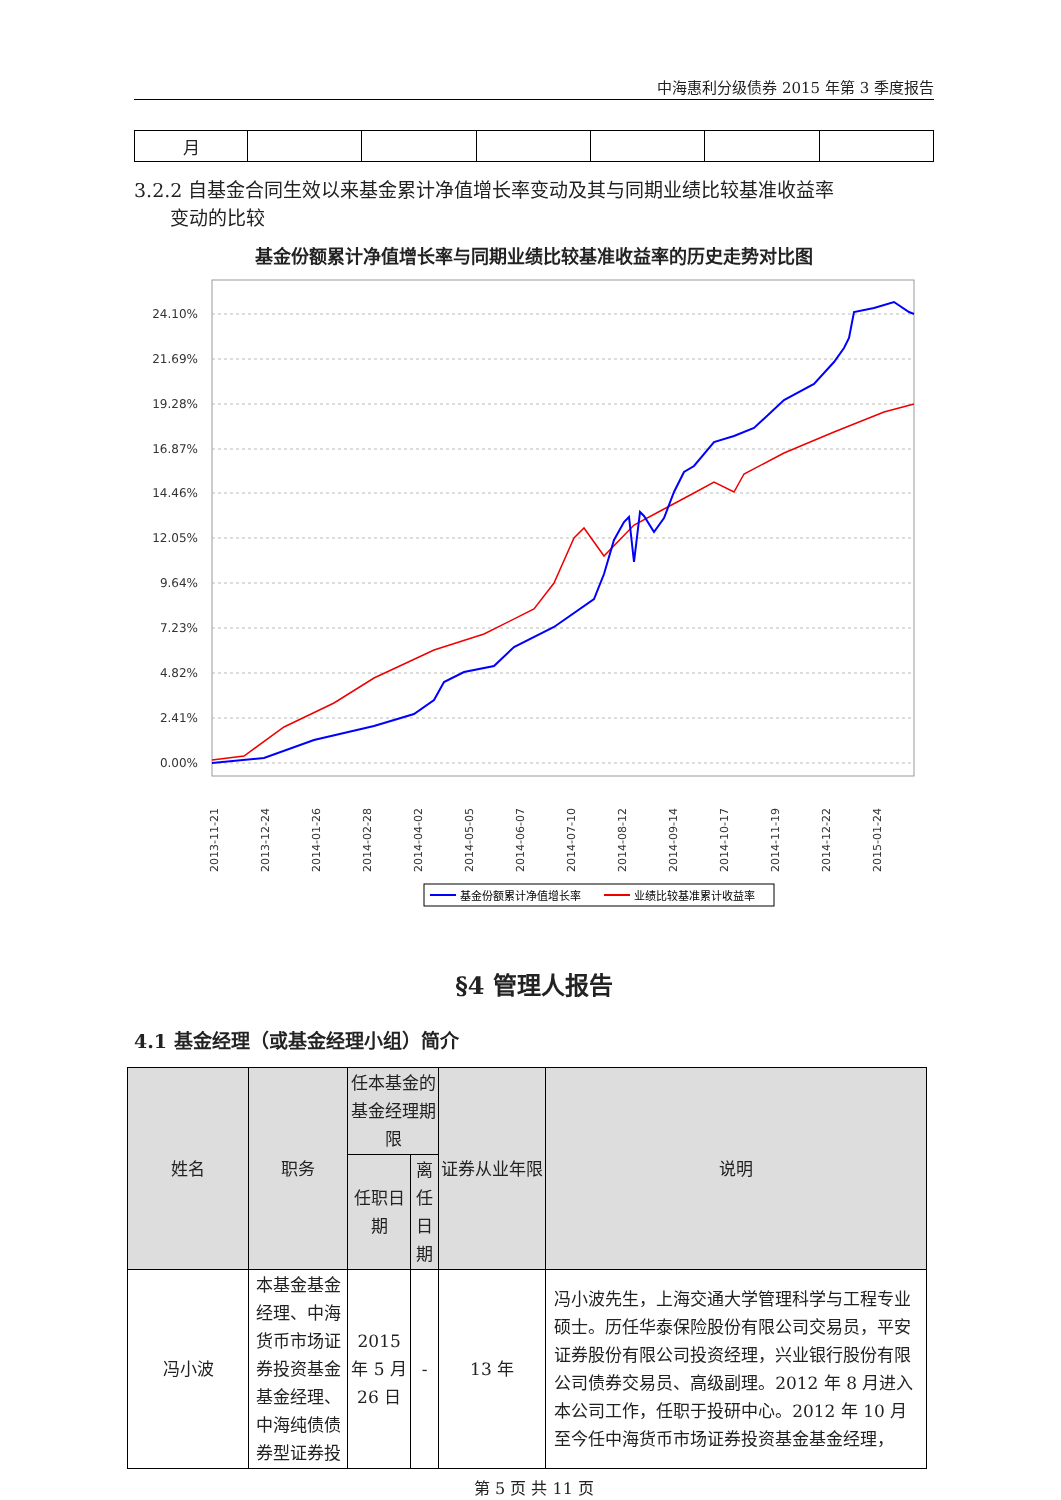中海惠利分级债券 2015 年第 3 季度报告
| 月 | | | | | | |
3.2.2 自基金合同生效以来基金累计净值增长率变动及其与同期业绩比较基准收益率
变动的比较
基金份额累计净值增长率与同期业绩比较基准收益率的历史走势对比图
24.10%
21.69%
19.28%
16.87%
14.46%
12.05%
9.64%
7.23%
4.82%
2.41%
0.00%
2013-11-21
2013-12-24
2014-01-26
2014-02-28
2014-04-02
2014-05-05
2014-06-07
2014-07-10
2014-08-12
2014-09-14
2014-10-17
2014-11-19
2014-12-22
2015-01-24
基金份额累计净值增长率
业绩比较基准累计收益率
§4 管理人报告
4.1 基金经理（或基金经理小组）简介
| 姓名 | 职务 | 任本基金的基金经理期限 | | 证券从业年限 | 说明 |
| --- | --- | --- | --- | --- | --- |
| | | 任职日期 | 离任日期 | | |
| 冯小波 | 本基金基金经理、中海货币市场证券投资基金基金经理、中海纯债债券型证券投 | 2015 年 5 月 26 日 | - | 13 年 | 冯小波先生，上海交通大学管理科学与工程专业硕士。历任华泰保险股份有限公司交易员，平安证券股份有限公司投资经理，兴业银行股份有限公司债券交易员、高级副理。2012 年 8 月进入本公司工作，任职于投研中心。2012 年 10 月至今任中海货币市场证券投资基金基金经理， |
第 5 页 共 11 页